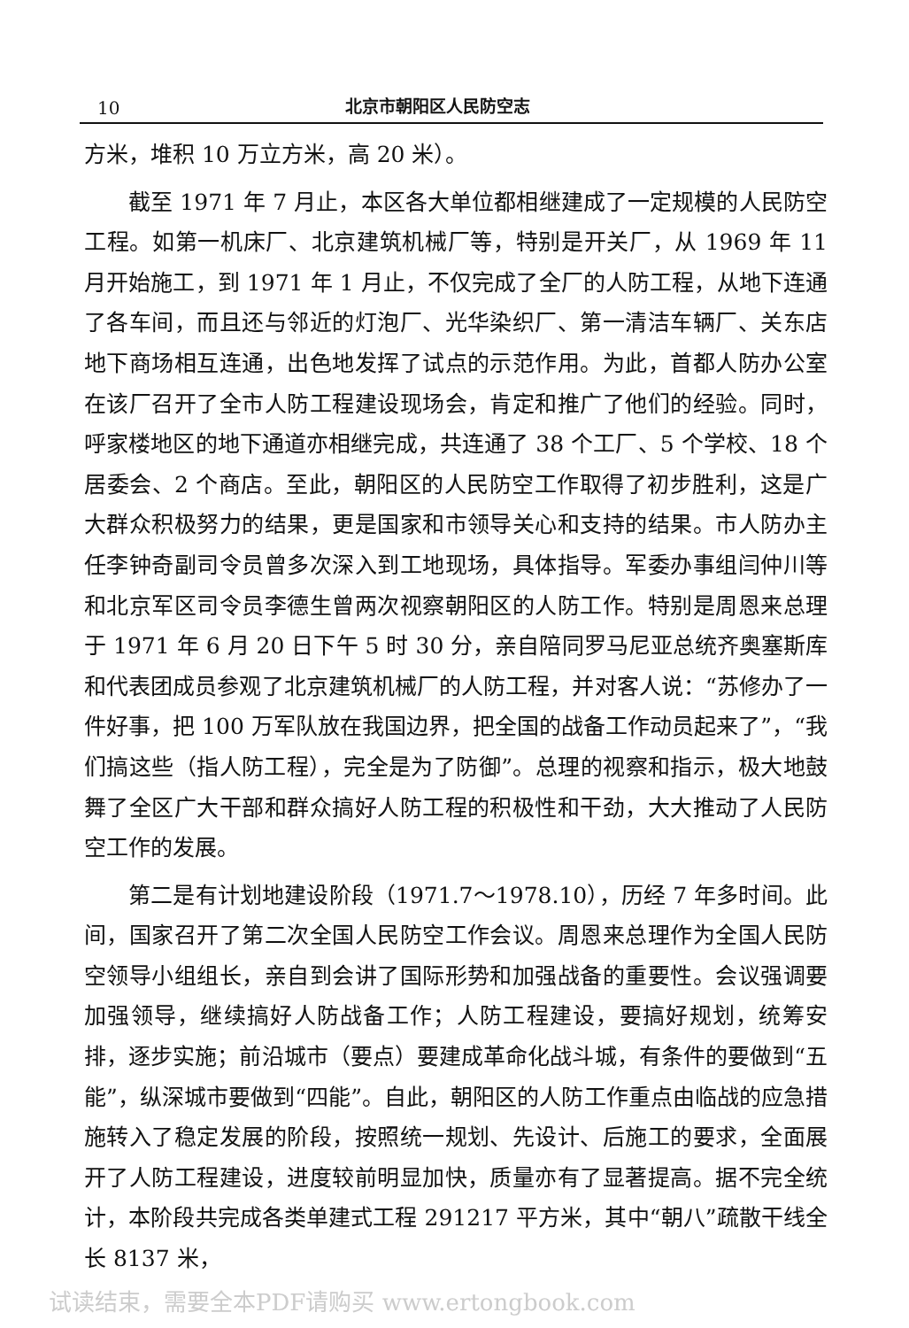10 北京市朝阳区人民防空志
方米，堆积 10 万立方米，高 20 米）。
截至 1971 年 7 月止，本区各大单位都相继建成了一定规模的人民防空工程。如第一机床厂、北京建筑机械厂等，特别是开关厂，从 1969 年 11 月开始施工，到 1971 年 1 月止，不仅完成了全厂的人防工程，从地下连通了各车间，而且还与邻近的灯泡厂、光华染织厂、第一清洁车辆厂、关东店地下商场相互连通，出色地发挥了试点的示范作用。为此，首都人防办公室在该厂召开了全市人防工程建设现场会，肯定和推广了他们的经验。同时，呼家楼地区的地下通道亦相继完成，共连通了 38 个工厂、5 个学校、18 个居委会、2 个商店。至此，朝阳区的人民防空工作取得了初步胜利，这是广大群众积极努力的结果，更是国家和市领导关心和支持的结果。市人防办主任李钟奇副司令员曾多次深入到工地现场，具体指导。军委办事组闫仲川等和北京军区司令员李德生曾两次视察朝阳区的人防工作。特别是周恩来总理于 1971 年 6 月 20 日下午 5 时 30 分，亲自陪同罗马尼亚总统齐奥塞斯库和代表团成员参观了北京建筑机械厂的人防工程，并对客人说：“苏修办了一件好事，把 100 万军队放在我国边界，把全国的战备工作动员起来了”，“我们搞这些（指人防工程），完全是为了防御”。总理的视察和指示，极大地鼓舞了全区广大干部和群众搞好人防工程的积极性和干劲，大大推动了人民防空工作的发展。
第二是有计划地建设阶段（1971.7～1978.10），历经 7 年多时间。此间，国家召开了第二次全国人民防空工作会议。周恩来总理作为全国人民防空领导小组组长，亲自到会讲了国际形势和加强战备的重要性。会议强调要加强领导，继续搞好人防战备工作；人防工程建设，要搞好规划，统筹安排，逐步实施；前沿城市（要点）要建成革命化战斗城，有条件的要做到“五能”，纵深城市要做到“四能”。自此，朝阳区的人防工作重点由临战的应急措施转入了稳定发展的阶段，按照统一规划、先设计、后施工的要求，全面展开了人防工程建设，进度较前明显加快，质量亦有了显著提高。据不完全统计，本阶段共完成各类单建式工程 291217 平方米，其中“朝八”疏散干线全长 8137 米，
试读结束，需要全本PDF请购买 www.ertongbook.com